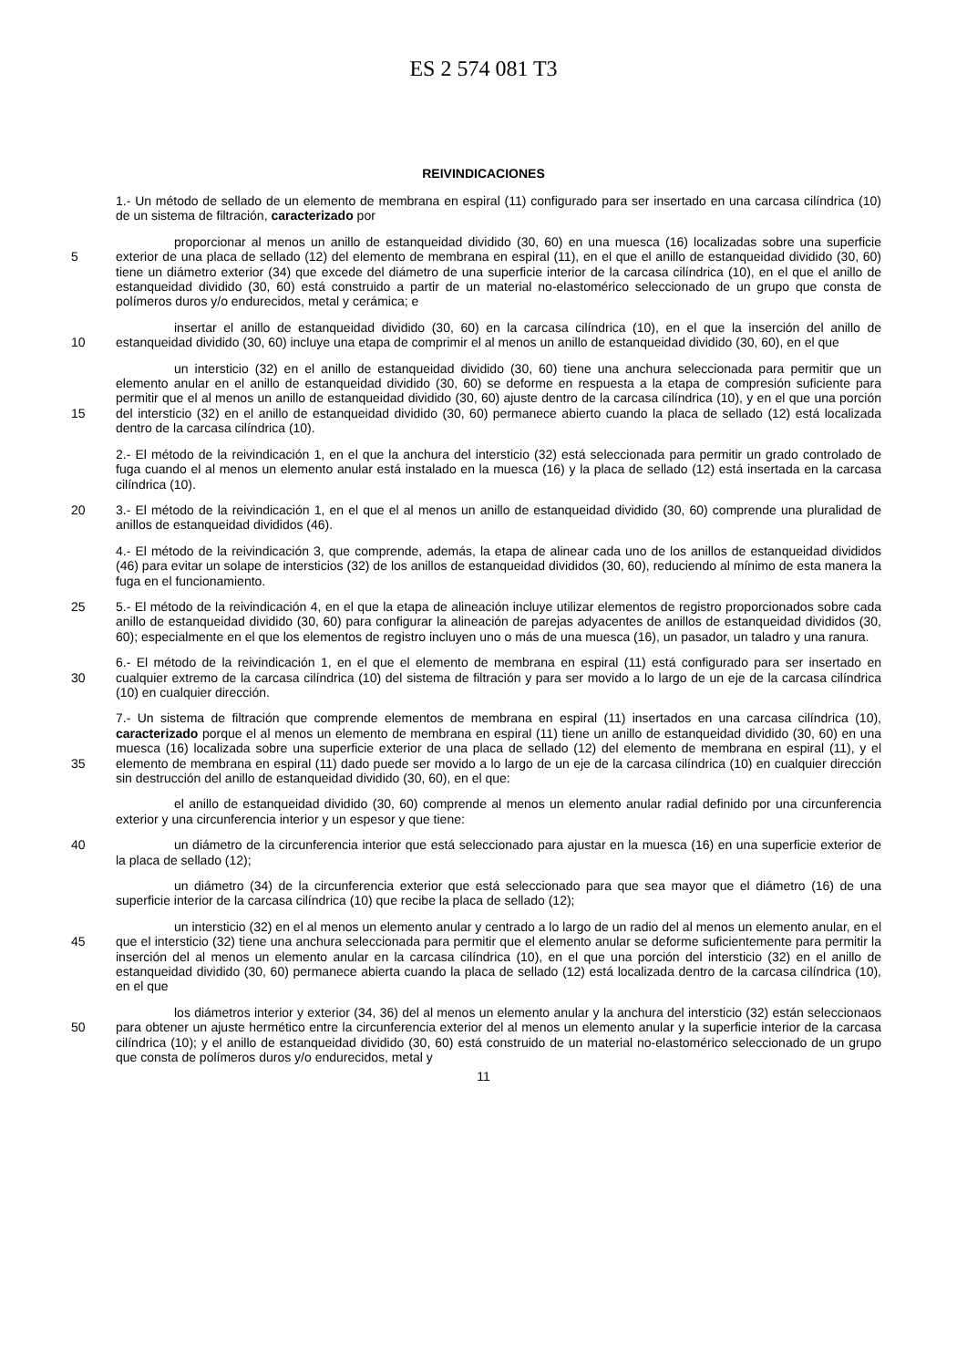ES 2 574 081 T3
REIVINDICACIONES
1.- Un método de sellado de un elemento de membrana en espiral (11) configurado para ser insertado en una carcasa cilíndrica (10) de un sistema de filtración, caracterizado por
5 proporcionar al menos un anillo de estanqueidad dividido (30, 60) en una muesca (16) localizadas sobre una superficie exterior de una placa de sellado (12) del elemento de membrana en espiral (11), en el que el anillo de estanqueidad dividido (30, 60) tiene un diámetro exterior (34) que excede del diámetro de una superficie interior de la carcasa cilíndrica (10), en el que el anillo de estanqueidad dividido (30, 60) está construido a partir de un material no-elastomérico seleccionado de un grupo que consta de polímeros duros y/o endurecidos, metal y cerámica; e
10 insertar el anillo de estanqueidad dividido (30, 60) en la carcasa cilíndrica (10), en el que la inserción del anillo de estanqueidad dividido (30, 60) incluye una etapa de comprimir el al menos un anillo de estanqueidad dividido (30, 60), en el que
15 un intersticio (32) en el anillo de estanqueidad dividido (30, 60) tiene una anchura seleccionada para permitir que un elemento anular en el anillo de estanqueidad dividido (30, 60) se deforme en respuesta a la etapa de compresión suficiente para permitir que el al menos un anillo de estanqueidad dividido (30, 60) ajuste dentro de la carcasa cilíndrica (10), y en el que una porción del intersticio (32) en el anillo de estanqueidad dividido (30, 60) permanece abierto cuando la placa de sellado (12) está localizada dentro de la carcasa cilíndrica (10).
2.- El método de la reivindicación 1, en el que la anchura del intersticio (32) está seleccionada para permitir un grado controlado de fuga cuando el al menos un elemento anular está instalado en la muesca (16) y la placa de sellado (12) está insertada en la carcasa cilíndrica (10).
20 3.- El método de la reivindicación 1, en el que el al menos un anillo de estanqueidad dividido (30, 60) comprende una pluralidad de anillos de estanqueidad divididos (46).
4.- El método de la reivindicación 3, que comprende, además, la etapa de alinear cada uno de los anillos de estanqueidad divididos (46) para evitar un solape de intersticios (32) de los anillos de estanqueidad divididos (30, 60), reduciendo al mínimo de esta manera la fuga en el funcionamiento.
25 5.- El método de la reivindicación 4, en el que la etapa de alineación incluye utilizar elementos de registro proporcionados sobre cada anillo de estanqueidad dividido (30, 60) para configurar la alineación de parejas adyacentes de anillos de estanqueidad divididos (30, 60); especialmente en el que los elementos de registro incluyen uno o más de una muesca (16), un pasador, un taladro y una ranura.
30 6.- El método de la reivindicación 1, en el que el elemento de membrana en espiral (11) está configurado para ser insertado en cualquier extremo de la carcasa cilíndrica (10) del sistema de filtración y para ser movido a lo largo de un eje de la carcasa cilíndrica (10) en cualquier dirección.
35 7.- Un sistema de filtración que comprende elementos de membrana en espiral (11) insertados en una carcasa cilíndrica (10), caracterizado porque el al menos un elemento de membrana en espiral (11) tiene un anillo de estanqueidad dividido (30, 60) en una muesca (16) localizada sobre una superficie exterior de una placa de sellado (12) del elemento de membrana en espiral (11), y el elemento de membrana en espiral (11) dado puede ser movido a lo largo de un eje de la carcasa cilíndrica (10) en cualquier dirección sin destrucción del anillo de estanqueidad dividido (30, 60), en el que:
el anillo de estanqueidad dividido (30, 60) comprende al menos un elemento anular radial definido por una circunferencia exterior y una circunferencia interior y un espesor y que tiene:
40 un diámetro de la circunferencia interior que está seleccionado para ajustar en la muesca (16) en una superficie exterior de la placa de sellado (12);
un diámetro (34) de la circunferencia exterior que está seleccionado para que sea mayor que el diámetro (16) de una superficie interior de la carcasa cilíndrica (10) que recibe la placa de sellado (12);
45 un intersticio (32) en el al menos un elemento anular y centrado a lo largo de un radio del al menos un elemento anular, en el que el intersticio (32) tiene una anchura seleccionada para permitir que el elemento anular se deforme suficientemente para permitir la inserción del al menos un elemento anular en la carcasa cilíndrica (10), en el que una porción del intersticio (32) en el anillo de estanqueidad dividido (30, 60) permanece abierta cuando la placa de sellado (12) está localizada dentro de la carcasa cilíndrica (10), en el que
50 los diámetros interior y exterior (34, 36) del al menos un elemento anular y la anchura del intersticio (32) están seleccionaos para obtener un ajuste hermético entre la circunferencia exterior del al menos un elemento anular y la superficie interior de la carcasa cilíndrica (10); y el anillo de estanqueidad dividido (30, 60) está construido de un material no-elastomérico seleccionado de un grupo que consta de polímeros duros y/o endurecidos, metal y
11